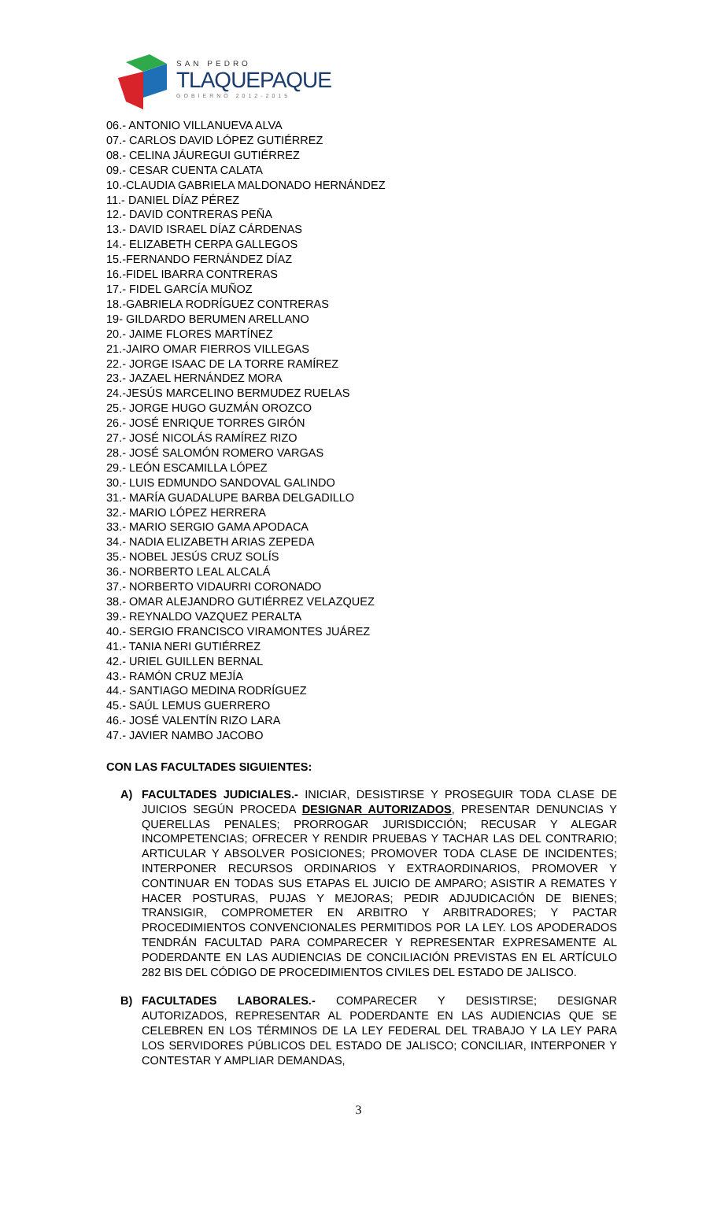SAN PEDRO
TLAQUEPAQUE
GOBIERNO 2012-2015
06.- ANTONIO VILLANUEVA ALVA
07.- CARLOS DAVID LÓPEZ GUTIÉRREZ
08.- CELINA JÁUREGUI GUTIÉRREZ
09.- CESAR CUENTA CALATA
10.-CLAUDIA GABRIELA MALDONADO HERNÁNDEZ
11.- DANIEL DÍAZ PÉREZ
12.- DAVID CONTRERAS PEÑA
13.- DAVID ISRAEL DÍAZ CÁRDENAS
14.- ELIZABETH CERPA GALLEGOS
15.-FERNANDO FERNÁNDEZ DÍAZ
16.-FIDEL IBARRA CONTRERAS
17.- FIDEL GARCÍA MUÑOZ
18.-GABRIELA RODRÍGUEZ CONTRERAS
19- GILDARDO BERUMEN ARELLANO
20.- JAIME FLORES MARTÍNEZ
21.-JAIRO OMAR FIERROS VILLEGAS
22.- JORGE ISAAC DE LA TORRE RAMÍREZ
23.- JAZAEL HERNÁNDEZ MORA
24.-JESÚS MARCELINO BERMUDEZ RUELAS
25.- JORGE HUGO GUZMÁN OROZCO
26.- JOSÉ ENRIQUE TORRES GIRÓN
27.- JOSÉ NICOLÁS RAMÍREZ RIZO
28.- JOSÉ SALOMÓN ROMERO VARGAS
29.- LEÓN ESCAMILLA LÓPEZ
30.- LUIS EDMUNDO SANDOVAL GALINDO
31.- MARÍA GUADALUPE BARBA DELGADILLO
32.- MARIO LÓPEZ HERRERA
33.- MARIO SERGIO GAMA APODACA
34.- NADIA ELIZABETH ARIAS ZEPEDA
35.- NOBEL JESÚS CRUZ SOLÍS
36.- NORBERTO LEAL ALCALÁ
37.- NORBERTO VIDAURRI CORONADO
38.- OMAR ALEJANDRO GUTIÉRREZ VELAZQUEZ
39.- REYNALDO VAZQUEZ PERALTA
40.- SERGIO FRANCISCO VIRAMONTES JUÁREZ
41.- TANIA NERI GUTIÉRREZ
42.- URIEL GUILLEN BERNAL
43.- RAMÓN CRUZ MEJÍA
44.- SANTIAGO MEDINA RODRÍGUEZ
45.- SAÚL LEMUS GUERRERO
46.- JOSÉ VALENTÍN RIZO LARA
47.- JAVIER NAMBO JACOBO
CON LAS FACULTADES SIGUIENTES:
A) FACULTADES JUDICIALES.- INICIAR, DESISTIRSE Y PROSEGUIR TODA CLASE DE JUICIOS SEGÚN PROCEDA DESIGNAR AUTORIZADOS, PRESENTAR DENUNCIAS Y QUERELLAS PENALES; PRORROGAR JURISDICCIÓN; RECUSAR Y ALEGAR INCOMPETENCIAS; OFRECER Y RENDIR PRUEBAS Y TACHAR LAS DEL CONTRARIO; ARTICULAR Y ABSOLVER POSICIONES; PROMOVER TODA CLASE DE INCIDENTES; INTERPONER RECURSOS ORDINARIOS Y EXTRAORDINARIOS, PROMOVER Y CONTINUAR EN TODAS SUS ETAPAS EL JUICIO DE AMPARO; ASISTIR A REMATES Y HACER POSTURAS, PUJAS Y MEJORAS; PEDIR ADJUDICACIÓN DE BIENES; TRANSIGIR, COMPROMETER EN ARBITRO Y ARBITRADORES; Y PACTAR PROCEDIMIENTOS CONVENCIONALES PERMITIDOS POR LA LEY. LOS APODERADOS TENDRÁN FACULTAD PARA COMPARECER Y REPRESENTAR EXPRESAMENTE AL PODERDANTE EN LAS AUDIENCIAS DE CONCILIACIÓN PREVISTAS EN EL ARTÍCULO 282 BIS DEL CÓDIGO DE PROCEDIMIENTOS CIVILES DEL ESTADO DE JALISCO.
B) FACULTADES LABORALES.- COMPARECER Y DESISTIRSE; DESIGNAR AUTORIZADOS, REPRESENTAR AL PODERDANTE EN LAS AUDIENCIAS QUE SE CELEBREN EN LOS TÉRMINOS DE LA LEY FEDERAL DEL TRABAJO Y LA LEY PARA LOS SERVIDORES PÚBLICOS DEL ESTADO DE JALISCO; CONCILIAR, INTERPONER Y CONTESTAR Y AMPLIAR DEMANDAS,
3